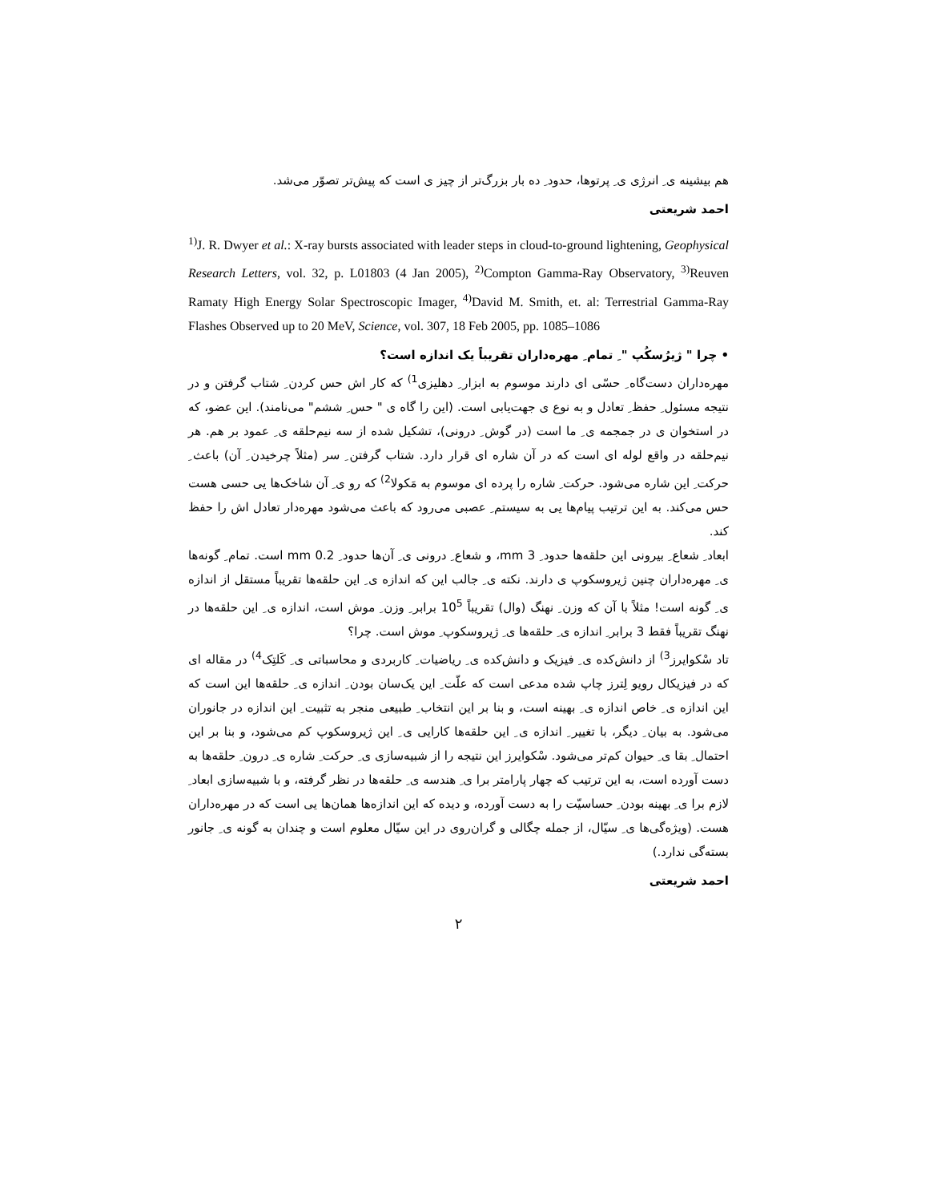هم بیشینه ی ِ انرژی ی ِ پرتوها، حدود ِ ده بار بزرگ‌تر از چیز ی است که پیش‌تر تصوّر می‌شد.
احمد شریعتی
<sup>1)</sup> J. R. Dwyer et al.: X-ray bursts associated with leader steps in cloud-to-ground lightening, Geophysical Research Letters, vol. 32, p. L01803 (4 Jan 2005), <sup>2)</sup>Compton Gamma-Ray Observatory, <sup>3)</sup>Reuven Ramaty High Energy Solar Spectroscopic Imager, <sup>4)</sup>David M. Smith, et. al: Terrestrial Gamma-Ray Flashes Observed up to 20 MeV, Science, vol. 307, 18 Feb 2005, pp. 1085–1086
• چرا " ژیرُسکُپ " ِ تمام ِ مهره‌داران تقریباً یک اندازه است؟
مهره‌داران دست‌گاه ِ حسّی ای دارند موسوم به ابزار ِ دهلیزی<sup>1)</sup> که کار اش حس کردن ِ شتاب گرفتن و در نتیجه مسئول ِ حفظ ِ تعادل و به نوع ی جهت‌یابی است. (این را گاه ی " حس ِ ششم" می‌نامند). این عضو، که در استخوان ی در جمجمه ی ِ ما است (در گوش ِ درونی)، تشکیل شده از سه نیم‌حلقه ی ِ عمود بر هم. هر نیم‌حلقه در واقع لوله ای است که در آن شاره ای قرار دارد. شتاب گرفتن ِ سر (مثلاً چرخیدن ِ آن) باعث ِ حرکت ِ این شاره می‌شود. حرکت ِ شاره را پرده ای موسوم به مَکولا<sup>2)</sup> که رو ی ِ آن شاخک‌ها یی حسی هست حس می‌کند. به این ترتیب پیام‌ها یی به سیستم ِ عصبی می‌رود که باعث می‌شود مهره‌دار تعادل اش را حفظ کند.
ابعاد ِ شعاع ِ بیرونی این حلقه‌ها حدود ِ 3 mm، و شعاع ِ درونی ی ِ آن‌ها حدود ِ 0.2 mm است. تمام ِ گونه‌ها ی ِ مهره‌داران چنین ژیروسکوپ ی دارند. نکته ی ِ جالب این که اندازه ی ِ این حلقه‌ها تقریباً مستقل از اندازه ی ِ گونه است! مثلاً با آن که وزن ِ نهنگ (وال) تقریباً 10<sup>5</sup> برابر ِ وزن ِ موش است، اندازه ی ِ این حلقه‌ها در نهنگ تقریباً فقط 3 برابر ِ اندازه ی ِ حلقه‌ها ی ِ ژیروسکوپ ِ موش است. چرا؟
تاد سْکوایرز<sup>3)</sup> از دانش‌کده ی ِ فیزیک و دانش‌کده ی ِ ریاضیات ِ کاربردی و محاسباتی ی ِ کَلتِک<sup>4)</sup> در مقاله ای که در فیزیکال رویو لِترز چاپ شده مدعی است که علّت ِ این یک‌سان بودن ِ اندازه ی ِ حلقه‌ها این است که این اندازه ی ِ خاص اندازه ی ِ بهینه است، و بنا بر این انتخاب ِ طبیعی منجر به تثبیت ِ این اندازه در جانوران می‌شود. به بیان ِ دیگر، با تغییر ِ اندازه ی ِ این حلقه‌ها کارایی ی ِ این ژیروسکوپ کم می‌شود، و بنا بر این احتمال ِ بقا ی ِ حیوان کم‌تر می‌شود. سْکوایرز این نتیجه را از شبیه‌سازی ی ِ حرکت ِ شاره ی ِ درون ِ حلقه‌ها به دست آورده است، به این ترتیب که چهار پارامتر برا ی ِ هندسه ی ِ حلقه‌ها در نظر گرفته، و با شبیه‌سازی ابعاد ِ لازم برا ی ِ بهینه بودن ِ حساسیّت را به دست آورده، و دیده که این اندازه‌ها همان‌ها یی است که در مهره‌داران هست. (ویژه‌گی‌ها ی ِ سیّال، از جمله چگالی و گران‌روی در این سیّال معلوم است و چندان به گونه ی ِ جانور بسته‌گی ندارد.)
احمد شریعتی
۲